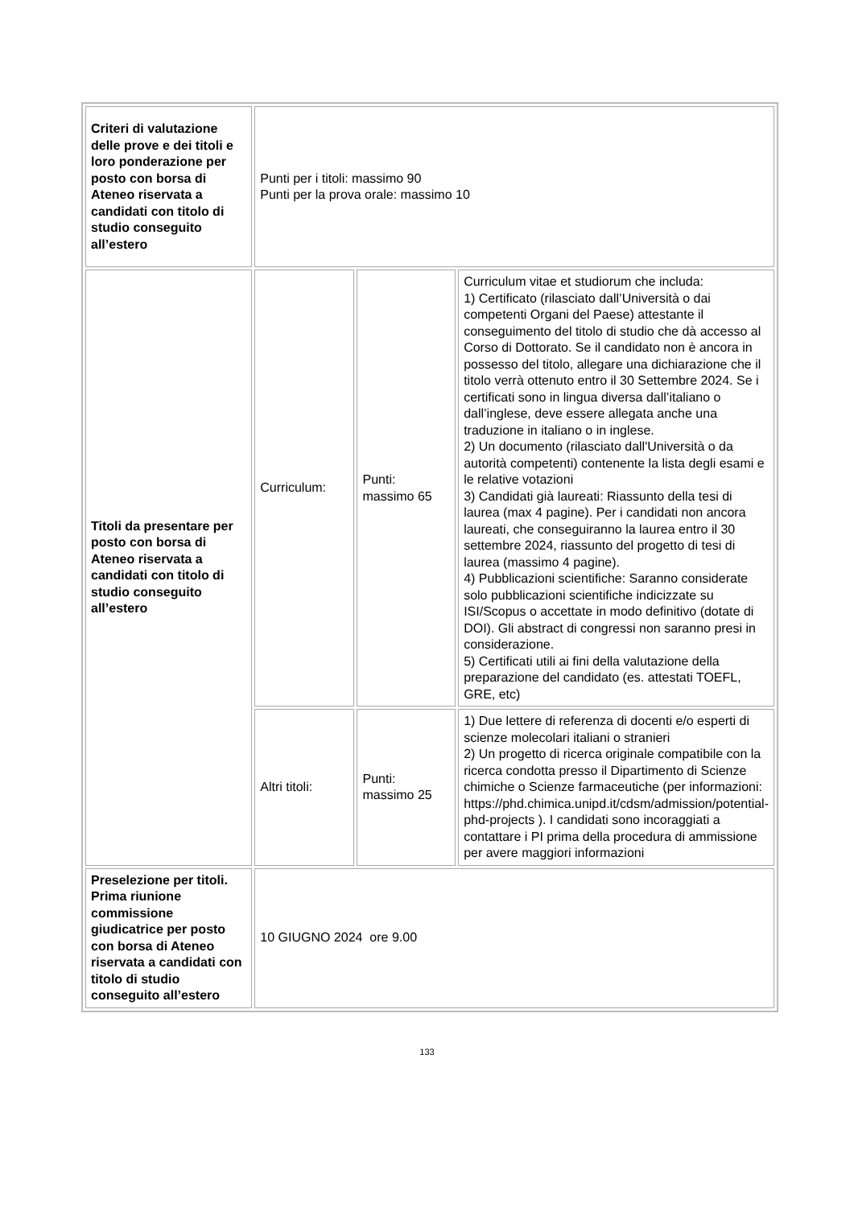| Criteri di valutazione delle prove e dei titoli e loro ponderazione per posto con borsa di Ateneo riservata a candidati con titolo di studio conseguito all’estero | Punti per i titoli: massimo 90 Punti per la prova orale: massimo 10 | | |
| Titoli da presentare per posto con borsa di Ateneo riservata a candidati con titolo di studio conseguito all’estero | Curriculum: | Punti: massimo 65 | Curriculum vitae et studiorum che includa: 1) Certificato (rilasciato dall’Università o dai competenti Organi del Paese) attestante il conseguimento del titolo di studio che dà accesso al Corso di Dottorato. Se il candidato non è ancora in possesso del titolo, allegare una dichiarazione che il titolo verrà ottenuto entro il 30 Settembre 2024. Se i certificati sono in lingua diversa dall’italiano o dall’inglese, deve essere allegata anche una traduzione in italiano o in inglese. 2) Un documento (rilasciato dall'Università o da autorità competenti) contenente la lista degli esami e le relative votazioni 3) Candidati già laureati: Riassunto della tesi di laurea (max 4 pagine). Per i candidati non ancora laureati, che conseguiranno la laurea entro il 30 settembre 2024, riassunto del progetto di tesi di laurea (massimo 4 pagine). 4) Pubblicazioni scientifiche: Saranno considerate solo pubblicazioni scientifiche indicizzate su ISI/Scopus o accettate in modo definitivo (dotate di DOI). Gli abstract di congressi non saranno presi in considerazione. 5) Certificati utili ai fini della valutazione della preparazione del candidato (es. attestati TOEFL, GRE, etc) |
| | Altri titoli: | Punti: massimo 25 | 1) Due lettere di referenza di docenti e/o esperti di scienze molecolari italiani o stranieri 2) Un progetto di ricerca originale compatibile con la ricerca condotta presso il Dipartimento di Scienze chimiche o Scienze farmaceutiche (per informazioni: https://phd.chimica.unipd.it/cdsm/admission/potential-phd-projects ). I candidati sono incoraggiati a contattare i PI prima della procedura di ammissione per avere maggiori informazioni |
| Preselezione per titoli. Prima riunione commissione giudicatrice per posto con borsa di Ateneo riservata a candidati con titolo di studio conseguito all’estero | 10 GIUGNO 2024 ore 9.00 | | |
133